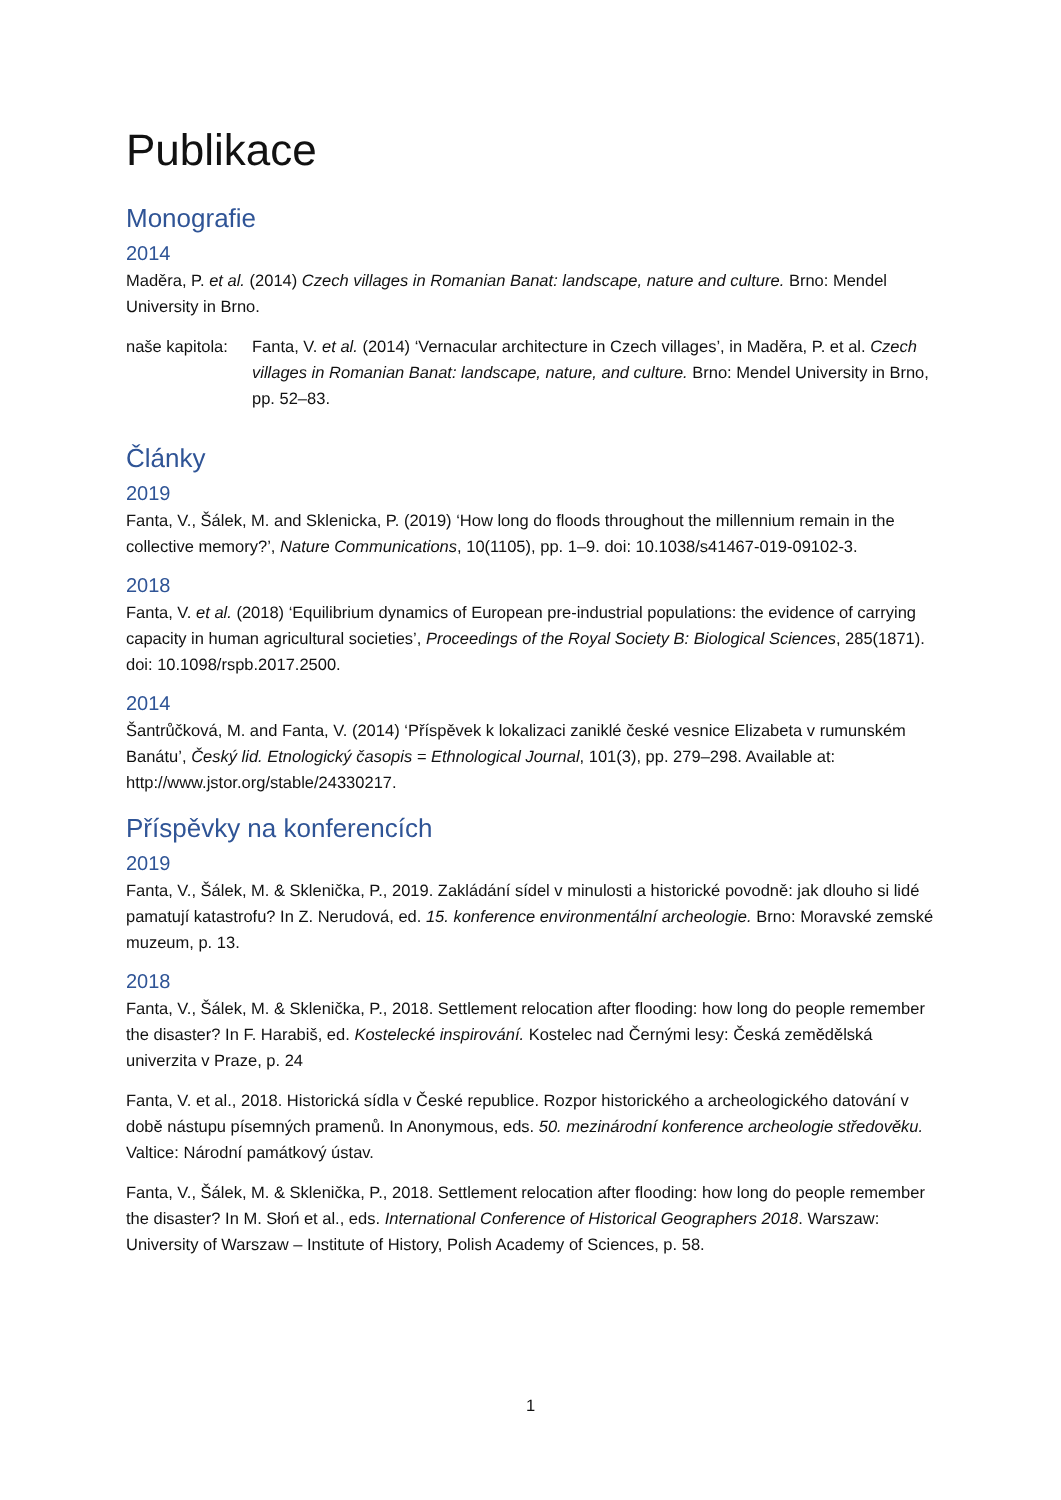Publikace
Monografie
2014
Maděra, P. et al. (2014) Czech villages in Romanian Banat: landscape, nature and culture. Brno: Mendel University in Brno.
naše kapitola:
Fanta, V. et al. (2014) ‘Vernacular architecture in Czech villages’, in Maděra, P. et al. Czech villages in Romanian Banat: landscape, nature, and culture. Brno: Mendel University in Brno, pp. 52–83.
Články
2019
Fanta, V., Šálek, M. and Sklenicka, P. (2019) ‘How long do floods throughout the millennium remain in the collective memory?’, Nature Communications, 10(1105), pp. 1–9. doi: 10.1038/s41467-019-09102-3.
2018
Fanta, V. et al. (2018) ‘Equilibrium dynamics of European pre-industrial populations: the evidence of carrying capacity in human agricultural societies’, Proceedings of the Royal Society B: Biological Sciences, 285(1871). doi: 10.1098/rspb.2017.2500.
2014
Šantrůčková, M. and Fanta, V. (2014) ‘Příspěvek k lokalizaci zaniklé české vesnice Elizabeta v rumunském Banátu’, Český lid. Etnologický časopis = Ethnological Journal, 101(3), pp. 279–298. Available at: http://www.jstor.org/stable/24330217.
Příspěvky na konferencích
2019
Fanta, V., Šálek, M. & Sklenička, P., 2019. Zakládání sídel v minulosti a historické povodně: jak dlouho si lidé pamatují katastrofu? In Z. Nerudová, ed. 15. konference environmentální archeologie. Brno: Moravské zemské muzeum, p. 13.
2018
Fanta, V., Šálek, M. & Sklenička, P., 2018. Settlement relocation after flooding: how long do people remember the disaster? In F. Harabiš, ed. Kostelecké inspirování. Kostelec nad Černými lesy: Česká zemědělská univerzita v Praze, p. 24
Fanta, V. et al., 2018. Historická sídla v České republice. Rozpor historického a archeologického datování v době nástupu písemných pramenů. In Anonymous, eds. 50. mezinárodní konference archeologie středověku. Valtice: Národní památkový ústav.
Fanta, V., Šálek, M. & Sklenička, P., 2018. Settlement relocation after flooding: how long do people remember the disaster? In M. Słoń et al., eds. International Conference of Historical Geographers 2018. Warszaw: University of Warszaw – Institute of History, Polish Academy of Sciences, p. 58.
1